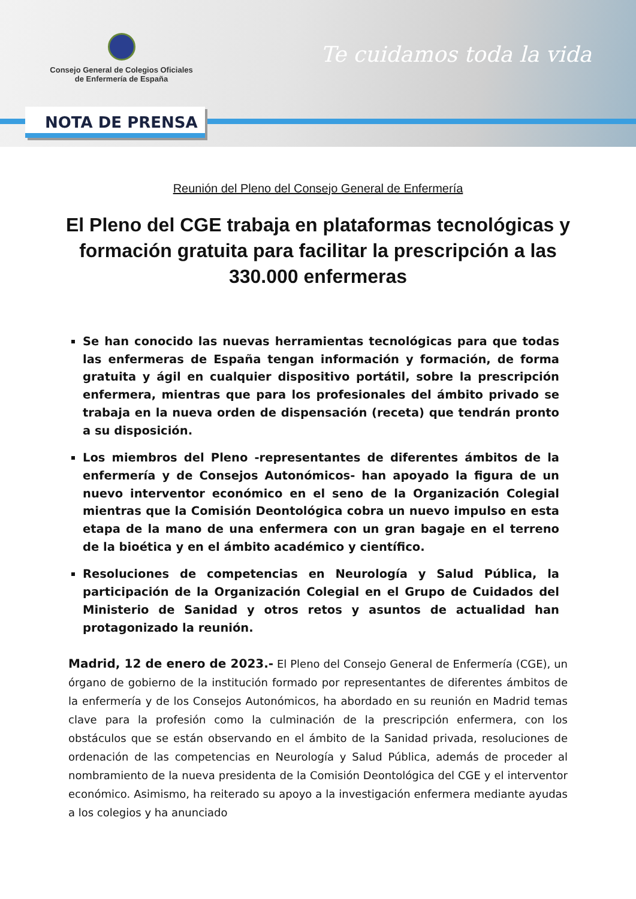Consejo General de Colegios Oficiales
de Enfermería de España
Te cuidamos toda la vida
NOTA DE PRENSA
Reunión del Pleno del Consejo General de Enfermería
El Pleno del CGE trabaja en plataformas tecnológicas y formación gratuita para facilitar la prescripción a las 330.000 enfermeras
Se han conocido las nuevas herramientas tecnológicas para que todas las enfermeras de España tengan información y formación, de forma gratuita y ágil en cualquier dispositivo portátil, sobre la prescripción enfermera, mientras que para los profesionales del ámbito privado se trabaja en la nueva orden de dispensación (receta) que tendrán pronto a su disposición.
Los miembros del Pleno -representantes de diferentes ámbitos de la enfermería y de Consejos Autonómicos- han apoyado la figura de un nuevo interventor económico en el seno de la Organización Colegial mientras que la Comisión Deontológica cobra un nuevo impulso en esta etapa de la mano de una enfermera con un gran bagaje en el terreno de la bioética y en el ámbito académico y científico.
Resoluciones de competencias en Neurología y Salud Pública, la participación de la Organización Colegial en el Grupo de Cuidados del Ministerio de Sanidad y otros retos y asuntos de actualidad han protagonizado la reunión.
Madrid, 12 de enero de 2023.- El Pleno del Consejo General de Enfermería (CGE), un órgano de gobierno de la institución formado por representantes de diferentes ámbitos de la enfermería y de los Consejos Autonómicos, ha abordado en su reunión en Madrid temas clave para la profesión como la culminación de la prescripción enfermera, con los obstáculos que se están observando en el ámbito de la Sanidad privada, resoluciones de ordenación de las competencias en Neurología y Salud Pública, además de proceder al nombramiento de la nueva presidenta de la Comisión Deontológica del CGE y el interventor económico. Asimismo, ha reiterado su apoyo a la investigación enfermera mediante ayudas a los colegios y ha anunciado